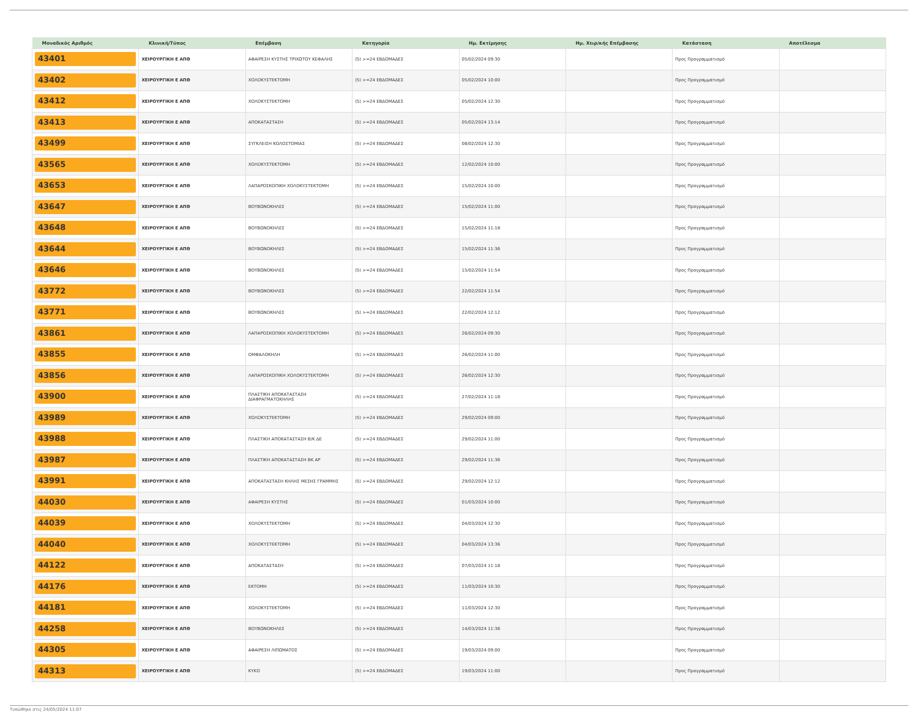| Μοναδικός Αριθμός | Κλινική/Τύπος | Επέμβαση | Κατηγορία | Ημ. Εκτίμησης | Ημ. Χειρ/κής Επέμβασης | Κατάσταση | Αποτέλεσμα |
| --- | --- | --- | --- | --- | --- | --- | --- |
| 43401 | ΧΕΙΡΟΥΡΓΙΚΗ Ε ΑΠΘ | ΑΦΑΙΡΕΣΗ ΚΥΣΤΗΣ ΤΡΙΧΩΤΟΥ ΚΕΦΑΛΗΣ | (5) >=24 ΕΒΔΟΜΑΔΕΣ | 05/02/2024 09:30 | | Προς Προγραμματισμό | |
| 43402 | ΧΕΙΡΟΥΡΓΙΚΗ Ε ΑΠΘ | ΧΟΛΟΚΥΣΤΕΚΤΟΜΗ | (5) >=24 ΕΒΔΟΜΑΔΕΣ | 05/02/2024 10:00 | | Προς Προγραμματισμό | |
| 43412 | ΧΕΙΡΟΥΡΓΙΚΗ Ε ΑΠΘ | ΧΟΛΟΚΥΣΤΕΚΤΟΜΗ | (5) >=24 ΕΒΔΟΜΑΔΕΣ | 05/02/2024 12:30 | | Προς Προγραμματισμό | |
| 43413 | ΧΕΙΡΟΥΡΓΙΚΗ Ε ΑΠΘ | ΑΠΟΚΑΤΑΣΤΑΣΗ | (5) >=24 ΕΒΔΟΜΑΔΕΣ | 05/02/2024 13:14 | | Προς Προγραμματισμό | |
| 43499 | ΧΕΙΡΟΥΡΓΙΚΗ Ε ΑΠΘ | ΣΥΓΚΛΕΙΣΗ ΚΟΛΟΣΤΟΜΙΑΣ | (5) >=24 ΕΒΔΟΜΑΔΕΣ | 08/02/2024 12:30 | | Προς Προγραμματισμό | |
| 43565 | ΧΕΙΡΟΥΡΓΙΚΗ Ε ΑΠΘ | ΧΟΛΟΚΥΣΤΕΚΤΟΜΗ | (5) >=24 ΕΒΔΟΜΑΔΕΣ | 12/02/2024 10:00 | | Προς Προγραμματισμό | |
| 43653 | ΧΕΙΡΟΥΡΓΙΚΗ Ε ΑΠΘ | ΛΑΠΑΡΟΣΚΟΠΙΚΗ ΧΟΛΟΚΥΣΤΕΚΤΟΜΗ | (5) >=24 ΕΒΔΟΜΑΔΕΣ | 15/02/2024 10:00 | | Προς Προγραμματισμό | |
| 43647 | ΧΕΙΡΟΥΡΓΙΚΗ Ε ΑΠΘ | ΒΟΥΒΩΝΟΚΗΛΕΣ | (5) >=24 ΕΒΔΟΜΑΔΕΣ | 15/02/2024 11:00 | | Προς Προγραμματισμό | |
| 43648 | ΧΕΙΡΟΥΡΓΙΚΗ Ε ΑΠΘ | ΒΟΥΒΩΝΟΚΗΛΕΣ | (5) >=24 ΕΒΔΟΜΑΔΕΣ | 15/02/2024 11:18 | | Προς Προγραμματισμό | |
| 43644 | ΧΕΙΡΟΥΡΓΙΚΗ Ε ΑΠΘ | ΒΟΥΒΩΝΟΚΗΛΕΣ | (5) >=24 ΕΒΔΟΜΑΔΕΣ | 15/02/2024 11:36 | | Προς Προγραμματισμό | |
| 43646 | ΧΕΙΡΟΥΡΓΙΚΗ Ε ΑΠΘ | ΒΟΥΒΩΝΟΚΗΛΕΣ | (5) >=24 ΕΒΔΟΜΑΔΕΣ | 15/02/2024 11:54 | | Προς Προγραμματισμό | |
| 43772 | ΧΕΙΡΟΥΡΓΙΚΗ Ε ΑΠΘ | ΒΟΥΒΩΝΟΚΗΛΕΣ | (5) >=24 ΕΒΔΟΜΑΔΕΣ | 22/02/2024 11:54 | | Προς Προγραμματισμό | |
| 43771 | ΧΕΙΡΟΥΡΓΙΚΗ Ε ΑΠΘ | ΒΟΥΒΩΝΟΚΗΛΕΣ | (5) >=24 ΕΒΔΟΜΑΔΕΣ | 22/02/2024 12:12 | | Προς Προγραμματισμό | |
| 43861 | ΧΕΙΡΟΥΡΓΙΚΗ Ε ΑΠΘ | ΛΑΠΑΡΟΣΚΟΠΙΚΗ ΧΟΛΟΚΥΣΤΕΚΤΟΜΗ | (5) >=24 ΕΒΔΟΜΑΔΕΣ | 26/02/2024 09:30 | | Προς Προγραμματισμό | |
| 43855 | ΧΕΙΡΟΥΡΓΙΚΗ Ε ΑΠΘ | ΟΜΦΑΛΟΚΗΛΗ | (5) >=24 ΕΒΔΟΜΑΔΕΣ | 26/02/2024 11:00 | | Προς Προγραμματισμό | |
| 43856 | ΧΕΙΡΟΥΡΓΙΚΗ Ε ΑΠΘ | ΛΑΠΑΡΟΣΚΟΠΙΚΗ ΧΟΛΟΚΥΣΤΕΚΤΟΜΗ | (5) >=24 ΕΒΔΟΜΑΔΕΣ | 26/02/2024 12:30 | | Προς Προγραμματισμό | |
| 43900 | ΧΕΙΡΟΥΡΓΙΚΗ Ε ΑΠΘ | ΠΛΑΣΤΙΚΗ ΑΠΟΚΑΤΑΣΤΑΣΗ ΔΙΑΦΡΑΓΜΑΤΟΚΗΛΗΣ | (5) >=24 ΕΒΔΟΜΑΔΕΣ | 27/02/2024 11:18 | | Προς Προγραμματισμό | |
| 43989 | ΧΕΙΡΟΥΡΓΙΚΗ Ε ΑΠΘ | ΧΟΛΟΚΥΣΤΕΚΤΟΜΗ | (5) >=24 ΕΒΔΟΜΑΔΕΣ | 29/02/2024 09:00 | | Προς Προγραμματισμό | |
| 43988 | ΧΕΙΡΟΥΡΓΙΚΗ Ε ΑΠΘ | ΠΛΑΣΤΙΚΗ ΑΠΟΚΑΤΑΣΤΑΣΗ Β/Κ ΔΕ | (5) >=24 ΕΒΔΟΜΑΔΕΣ | 29/02/2024 11:00 | | Προς Προγραμματισμό | |
| 43987 | ΧΕΙΡΟΥΡΓΙΚΗ Ε ΑΠΘ | ΠΛΑΣΤΙΚΗ ΑΠΟΚΑΤΑΣΤΑΣΗ ΒΚ ΑΡ | (5) >=24 ΕΒΔΟΜΑΔΕΣ | 29/02/2024 11:36 | | Προς Προγραμματισμό | |
| 43991 | ΧΕΙΡΟΥΡΓΙΚΗ Ε ΑΠΘ | ΑΠΟΚΑΤΑΣΤΑΣΗ ΚΗΛΗΣ ΜΕΣΗΣ ΓΡΑΜΜΗΣ | (5) >=24 ΕΒΔΟΜΑΔΕΣ | 29/02/2024 12:12 | | Προς Προγραμματισμό | |
| 44030 | ΧΕΙΡΟΥΡΓΙΚΗ Ε ΑΠΘ | ΑΦΑΙΡΕΣΗ ΚΥΣΤΗΣ | (5) >=24 ΕΒΔΟΜΑΔΕΣ | 01/03/2024 10:00 | | Προς Προγραμματισμό | |
| 44039 | ΧΕΙΡΟΥΡΓΙΚΗ Ε ΑΠΘ | ΧΟΛΟΚΥΣΤΕΚΤΟΜΗ | (5) >=24 ΕΒΔΟΜΑΔΕΣ | 04/03/2024 12:30 | | Προς Προγραμματισμό | |
| 44040 | ΧΕΙΡΟΥΡΓΙΚΗ Ε ΑΠΘ | ΧΟΛΟΚΥΣΤΕΚΤΟΜΗ | (5) >=24 ΕΒΔΟΜΑΔΕΣ | 04/03/2024 13:36 | | Προς Προγραμματισμό | |
| 44122 | ΧΕΙΡΟΥΡΓΙΚΗ Ε ΑΠΘ | ΑΠΟΚΑΤΑΣΤΑΣΗ | (5) >=24 ΕΒΔΟΜΑΔΕΣ | 07/03/2024 11:18 | | Προς Προγραμματισμό | |
| 44176 | ΧΕΙΡΟΥΡΓΙΚΗ Ε ΑΠΘ | ΕΚΤΟΜΗ | (5) >=24 ΕΒΔΟΜΑΔΕΣ | 11/03/2024 10:30 | | Προς Προγραμματισμό | |
| 44181 | ΧΕΙΡΟΥΡΓΙΚΗ Ε ΑΠΘ | ΧΟΛΟΚΥΣΤΕΚΤΟΜΗ | (5) >=24 ΕΒΔΟΜΑΔΕΣ | 11/03/2024 12:30 | | Προς Προγραμματισμό | |
| 44258 | ΧΕΙΡΟΥΡΓΙΚΗ Ε ΑΠΘ | ΒΟΥΒΩΝΟΚΗΛΕΣ | (5) >=24 ΕΒΔΟΜΑΔΕΣ | 14/03/2024 11:36 | | Προς Προγραμματισμό | |
| 44305 | ΧΕΙΡΟΥΡΓΙΚΗ Ε ΑΠΘ | ΑΦΑΙΡΕΣΗ ΛΙΠΩΜΑΤΟΣ | (5) >=24 ΕΒΔΟΜΑΔΕΣ | 19/03/2024 09:00 | | Προς Προγραμματισμό | |
| 44313 | ΧΕΙΡΟΥΡΓΙΚΗ Ε ΑΠΘ | ΚΥΚΟ | (5) >=24 ΕΒΔΟΜΑΔΕΣ | 19/03/2024 11:00 | | Προς Προγραμματισμό | |
Τυπώθηκε στις 24/05/2024 11:07